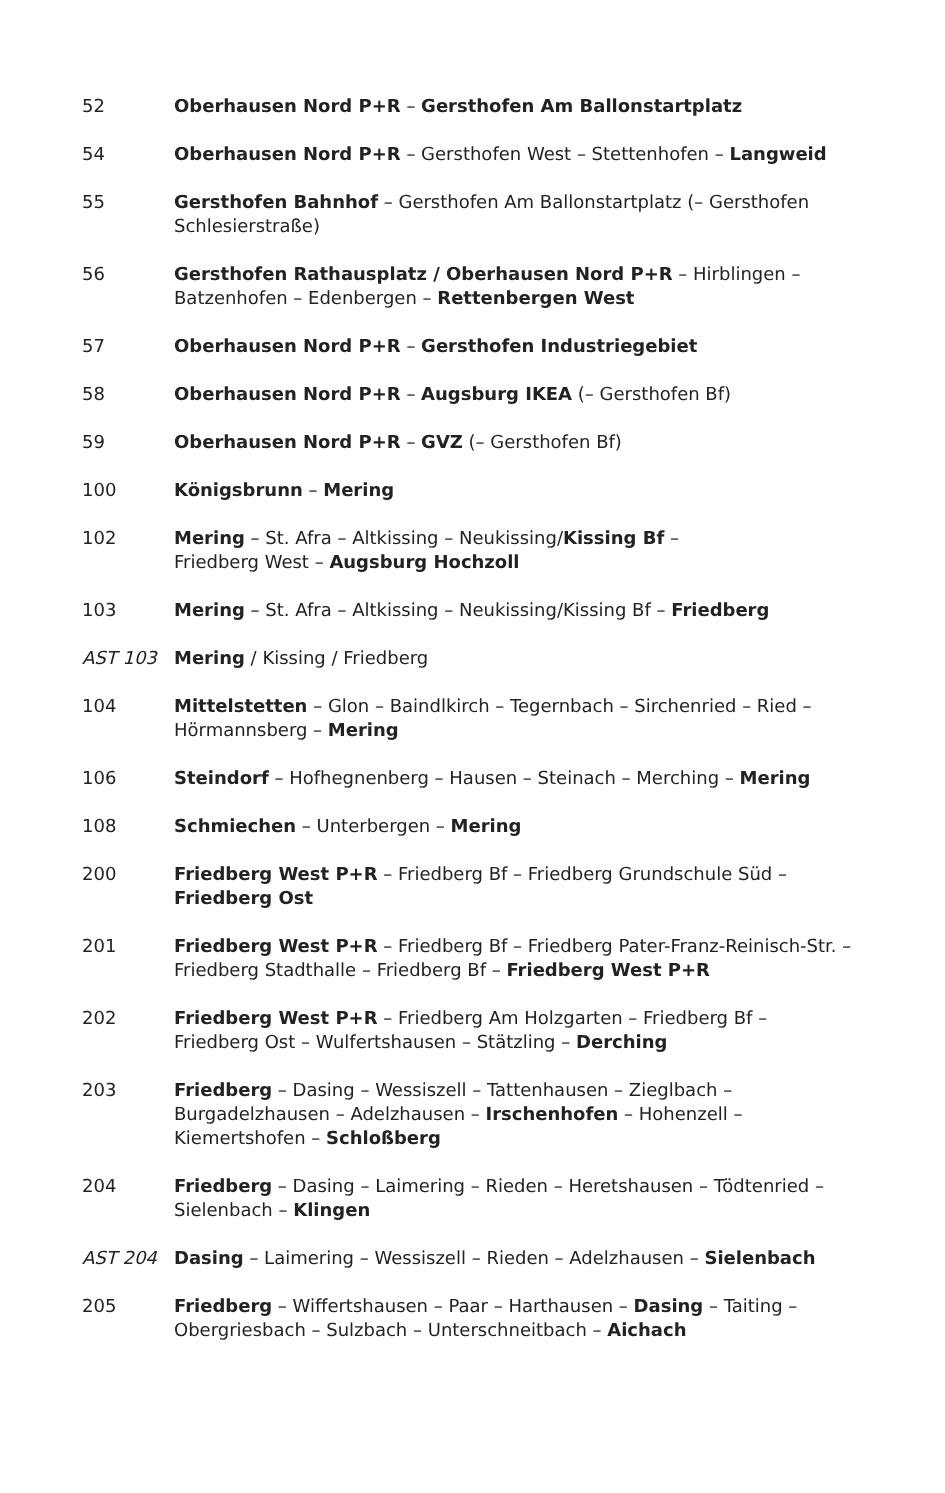| 52 | Oberhausen Nord P+R – Gersthofen Am Ballonstartplatz |
| 54 | Oberhausen Nord P+R – Gersthofen West – Stettenhofen – Langweid |
| 55 | Gersthofen Bahnhof – Gersthofen Am Ballonstartplatz (– Gersthofen Schlesierstraße) |
| 56 | Gersthofen Rathausplatz / Oberhausen Nord P+R – Hirblingen – Batzenhofen – Edenbergen – Rettenbergen West |
| 57 | Oberhausen Nord P+R – Gersthofen Industriegebiet |
| 58 | Oberhausen Nord P+R – Augsburg IKEA (– Gersthofen Bf) |
| 59 | Oberhausen Nord P+R – GVZ (– Gersthofen Bf) |
| 100 | Königsbrunn – Mering |
| 102 | Mering – St. Afra – Altkissing – Neukissing/ Kissing Bf – Friedberg West – Augsburg Hochzoll |
| 103 | Mering – St. Afra – Altkissing – Neukissing/Kissing Bf – Friedberg |
| AST 103 | Mering / Kissing / Friedberg |
| 104 | Mittelstetten – Glon – Baindlkirch – Tegernbach – Sirchenried – Ried – Hörmannsberg – Mering |
| 106 | Steindorf – Hofhegnenberg – Hausen – Steinach – Merching – Mering |
| 108 | Schmiechen – Unterbergen – Mering |
| 200 | Friedberg West P+R – Friedberg Bf – Friedberg Grundschule Süd – Friedberg Ost |
| 201 | Friedberg West P+R – Friedberg Bf – Friedberg Pater-Franz-Reinisch-Str. – Friedberg Stadthalle – Friedberg Bf – Friedberg West P+R |
| 202 | Friedberg West P+R – Friedberg Am Holzgarten – Friedberg Bf – Friedberg Ost – Wulfertshausen – Stätzling – Derching |
| 203 | Friedberg – Dasing – Wessiszell – Tattenhausen – Zieglbach – Burgadelzhausen – Adelzhausen – Irschenhofen – Hohenzell – Kiemertshofen – Schloßberg |
| 204 | Friedberg – Dasing – Laimering – Rieden – Heretshausen – Tödtenried – Sielenbach – Klingen |
| AST 204 | Dasing – Laimering – Wessiszell – Rieden – Adelzhausen – Sielenbach |
| 205 | Friedberg – Wiffertshausen – Paar – Harthausen – Dasing – Taiting – Obergriesbach – Sulzbach – Unterschneitbach – Aichach |